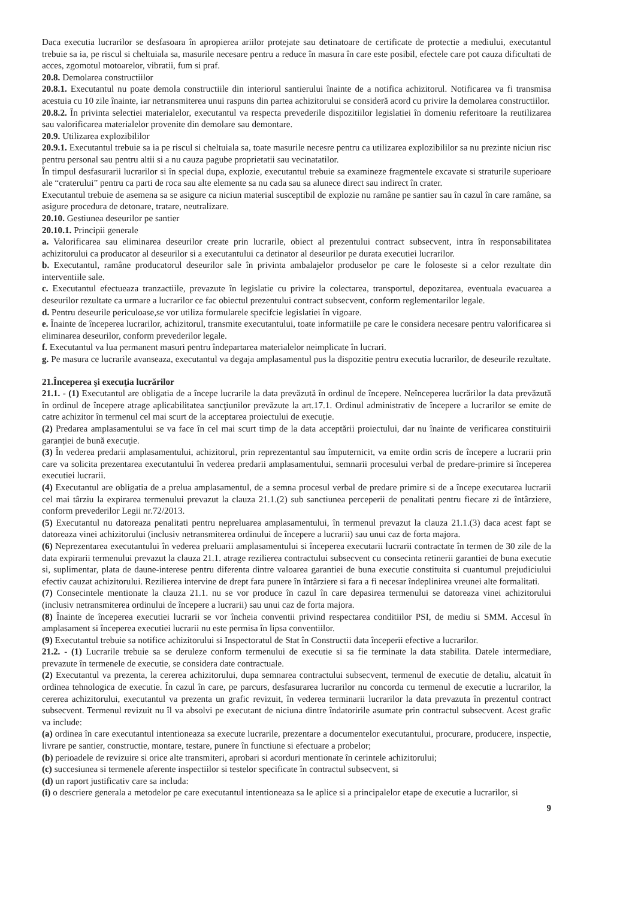Daca executia lucrarilor se desfasoara în apropierea ariilor protejate sau detinatoare de certificate de protectie a mediului, executantul trebuie sa ia, pe riscul si cheltuiala sa, masurile necesare pentru a reduce în masura în care este posibil, efectele care pot cauza dificultati de acces, zgomotul motoarelor, vibratii, fum si praf.
20.8. Demolarea constructiilor
20.8.1. Executantul nu poate demola constructiile din interiorul santierului înainte de a notifica achizitorul. Notificarea va fi transmisa acestuia cu 10 zile înainte, iar netransmiterea unui raspuns din partea achizitorului se consideră acord cu privire la demolarea constructiilor.
20.8.2. În privinta selectiei materialelor, executantul va respecta prevederile dispozitiilor legislatiei în domeniu referitoare la reutilizarea sau valorificarea materialelor provenite din demolare sau demontare.
20.9. Utilizarea explozibililor
20.9.1. Executantul trebuie sa ia pe riscul si cheltuiala sa, toate masurile necesre pentru ca utilizarea explozibililor sa nu prezinte niciun risc pentru personal sau pentru altii si a nu cauza pagube proprietatii sau vecinatatilor.
În timpul desfasurarii lucrarilor si în special dupa, explozie, executantul trebuie sa examineze fragmentele excavate si straturile superioare ale “craterului” pentru ca parti de roca sau alte elemente sa nu cada sau sa alunece direct sau indirect în crater.
Executantul trebuie de asemena sa se asigure ca niciun material susceptibil de explozie nu ramâne pe santier sau în cazul în care ramâne, sa asigure procedura de detonare, tratare, neutralizare.
20.10. Gestiunea deseurilor pe santier
20.10.1. Principii generale
a. Valorificarea sau eliminarea deseurilor create prin lucrarile, obiect al prezentului contract subsecvent, intra în responsabilitatea achizitorului ca producator al deseurilor si a executantului ca detinator al deseurilor pe durata executiei lucrarilor.
b. Executantul, ramâne producatorul deseurilor sale în privinta ambalajelor produselor pe care le foloseste si a celor rezultate din interventiile sale.
c. Executantul efectueaza tranzactiile, prevazute în legislatie cu privire la colectarea, transportul, depozitarea, eventuala evacuarea a deseurilor rezultate ca urmare a lucrarilor ce fac obiectul prezentului contract subsecvent, conform reglementarilor legale.
d. Pentru deseurile periculoase,se vor utiliza formularele specifcie legislatiei în vigoare.
e. Înainte de începerea lucrarilor, achizitorul, transmite executantului, toate informatiile pe care le considera necesare pentru valorificarea si eliminarea deseurilor, conform prevederilor legale.
f. Executantul va lua permanent masuri pentru îndepartarea materialelor neimplicate în lucrari.
g. Pe masura ce lucrarile avanseaza, executantul va degaja amplasamentul pus la dispozitie pentru executia lucrarilor, de deseurile rezultate.
21.Începerea şi execuţia lucrărilor
21.1. - (1) Executantul are obligatia de a începe lucrarile la data prevăzută în ordinul de începere. Neînceperea lucrărilor la data prevăzută în ordinul de începere atrage aplicabilitatea sancţiunilor prevăzute la art.17.1. Ordinul administrativ de începere a lucrarilor se emite de catre achizitor în termenul cel mai scurt de la acceptarea proiectului de execuţie.
(2) Predarea amplasamentului se va face în cel mai scurt timp de la data acceptării proiectului, dar nu înainte de verificarea constituirii garanţiei de bună execuţie.
(3) În vederea predarii amplasamentului, achizitorul, prin reprezentantul sau împuternicit, va emite ordin scris de începere a lucrarii prin care va solicita prezentarea executantului în vederea predarii amplasamentului, semnarii procesului verbal de predare-primire si începerea executiei lucrarii.
(4) Executantul are obligatia de a prelua amplasamentul, de a semna procesul verbal de predare primire si de a începe executarea lucrarii cel mai târziu la expirarea termenului prevazut la clauza 21.1.(2) sub sanctiunea perceperii de penalitati pentru fiecare zi de întârziere, conform prevederilor Legii nr.72/2013.
(5) Executantul nu datoreaza penalitati pentru nepreluarea amplasamentului, în termenul prevazut la clauza 21.1.(3) daca acest fapt se datoreaza vinei achizitorului (inclusiv netransmiterea ordinului de începere a lucrarii) sau unui caz de forta majora.
(6) Neprezentarea executantului în vederea preluarii amplasamentului si începerea executarii lucrarii contractate în termen de 30 zile de la data expirarii termenului prevazut la clauza 21.1. atrage rezilierea contractului subsecvent cu consecinta retinerii garantiei de buna executie si, suplimentar, plata de daune-interese pentru diferenta dintre valoarea garantiei de buna executie constituita si cuantumul prejudiciului efectiv cauzat achizitorului. Rezilierea intervine de drept fara punere în întârziere si fara a fi necesar îndeplinirea vreunei alte formalitati.
(7) Consecintele mentionate la clauza 21.1. nu se vor produce în cazul în care depasirea termenului se datoreaza vinei achizitorului (inclusiv netransmiterea ordinului de începere a lucrarii) sau unui caz de forta majora.
(8) Înainte de începerea executiei lucrarii se vor încheia conventii privind respectarea conditiilor PSI, de mediu si SMM. Accesul în amplasament si începerea executiei lucrarii nu este permisa în lipsa conventiilor.
(9) Executantul trebuie sa notifice achizitorului si Inspectoratul de Stat în Constructii data începerii efective a lucrarilor.
21.2. - (1) Lucrarile trebuie sa se deruleze conform termenului de executie si sa fie terminate la data stabilita. Datele intermediare, prevazute în termenele de executie, se considera date contractuale.
(2) Executantul va prezenta, la cererea achizitorului, dupa semnarea contractului subsecvent, termenul de executie de detaliu, alcatuit în ordinea tehnologica de executie. În cazul în care, pe parcurs, desfasurarea lucrarilor nu concorda cu termenul de executie a lucrarilor, la cererea achizitorului, executantul va prezenta un grafic revizuit, în vederea terminarii lucrarilor la data prevazuta în prezentul contract subsecvent. Termenul revizuit nu îl va absolvi pe executant de niciuna dintre îndatoririle asumate prin contractul subsecvent. Acest grafic va include:
(a) ordinea în care executantul intentioneaza sa execute lucrarile, prezentare a documentelor executantului, procurare, producere, inspectie, livrare pe santier, constructie, montare, testare, punere în functiune si efectuare a probelor;
(b) perioadele de revizuire si orice alte transmiteri, aprobari si acorduri mentionate în cerintele achizitorului;
(c) succesiunea si termenele aferente inspectiilor si testelor specificate în contractul subsecvent, si
(d) un raport justificativ care sa includa:
(i) o descriere generala a metodelor pe care executantul intentioneaza sa le aplice si a principalelor etape de executie a lucrarilor, si
9